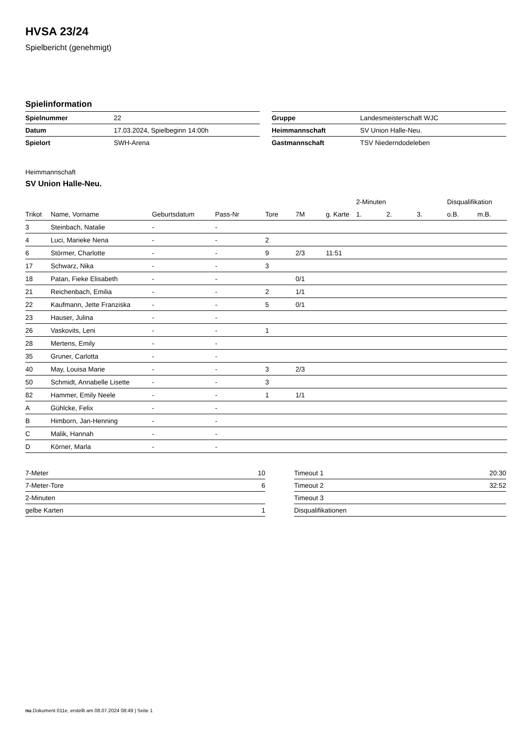HVSA 23/24
Spielbericht (genehmigt)
Spielinformation
| Spielnummer | 22 |
| Datum | 17.03.2024, Spielbeginn 14:00h |
| Spielort | SWH-Arena |
| Gruppe | Landesmeisterschaft WJC |
| Heimmannschaft | SV Union Halle-Neu. |
| Gastmannschaft | TSV Niederndodeleben |
Heimmannschaft
SV Union Halle-Neu.
| | | | | | | | 2-Minuten | | | Disqualifikation | |
| --- | --- | --- | --- | --- | --- | --- | --- | --- | --- | --- | --- |
| Trikot | Name, Vorname | Geburtsdatum | Pass-Nr | Tore | 7M | g. Karte | 1. | 2. | 3. | o.B. | m.B. |
| 3 | Steinbach, Natalie | - | - | | | | | | | | |
| 4 | Luci, Marieke Nena | - | - | 2 | | | | | | | |
| 6 | Störmer, Charlotte | - | - | 9 | 2/3 | 11:51 | | | | | |
| 17 | Schwarz, Nika | - | - | 3 | | | | | | | |
| 18 | Patan, Fieke Elisabeth | - | - | | 0/1 | | | | | | |
| 21 | Reichenbach, Emilia | - | - | 2 | 1/1 | | | | | | |
| 22 | Kaufmann, Jette Franziska | - | - | 5 | 0/1 | | | | | | |
| 23 | Hauser, Julina | - | - | | | | | | | | |
| 26 | Vaskovits, Leni | - | - | 1 | | | | | | | |
| 28 | Mertens, Emily | - | - | | | | | | | | |
| 35 | Gruner, Carlotta | - | - | | | | | | | | |
| 40 | May, Louisa Marie | - | - | 3 | 2/3 | | | | | | |
| 50 | Schmidt, Annabelle Lisette | - | - | 3 | | | | | | | |
| 82 | Hammer, Emily Neele | - | - | 1 | 1/1 | | | | | | |
| A | Gühlcke, Felix | - | - | | | | | | | | |
| B | Himborn, Jan-Henning | - | - | | | | | | | | |
| C | Malik, Hannah | - | - | | | | | | | | |
| D | Körner, Marla | - | - | | | | | | | | |
| 7-Meter | 10 |
| 7-Meter-Tore | 6 |
| 2-Minuten | |
| gelbe Karten | 1 |
| Timeout 1 | 20:30 |
| Timeout 2 | 32:52 |
| Timeout 3 | |
| Disqualifikationen | |
nu.Dokument 011e, erstellt am 08.07.2024 08:49 | Seite 1